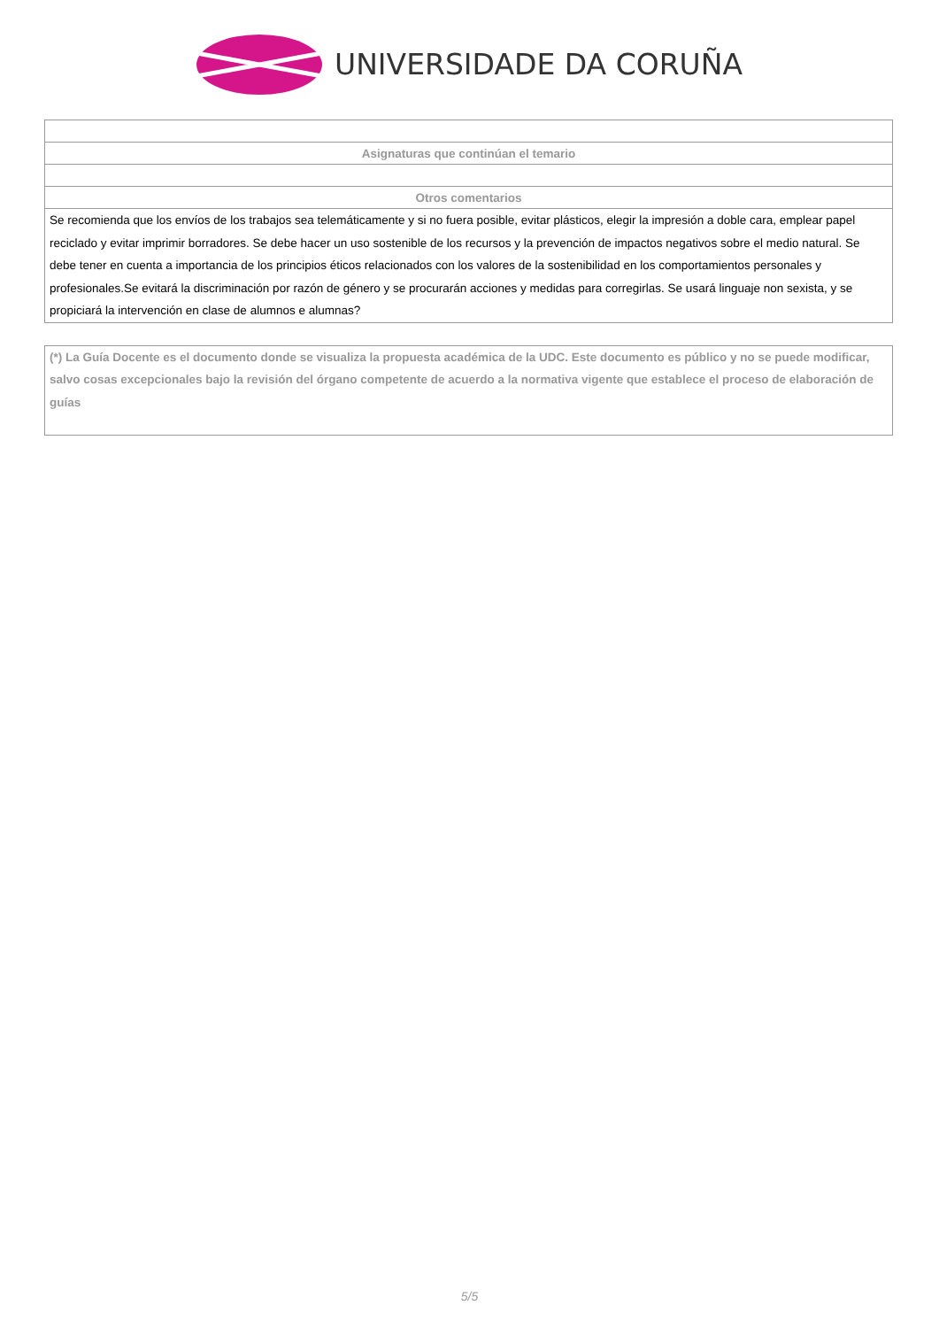UNIVERSIDADE DA CORUÑA
| Asignaturas que continúan el temario |
| --- |
| Otros comentarios |
| Se recomienda que los envíos de los trabajos sea telemáticamente y si no fuera posible, evitar plásticos, elegir la impresión a doble cara, emplear papel reciclado y evitar imprimir borradores. Se debe hacer un uso sostenible de los recursos y la prevención de impactos negativos sobre el medio natural. Se debe tener en cuenta a importancia de los principios éticos relacionados con los valores de la sostenibilidad en los comportamientos personales y profesionales.Se evitará la discriminación por razón de género y se procurarán acciones y medidas para corregirlas. Se usará linguaje non sexista, y se propiciará la intervención en clase de alumnos e alumnas? |
(*) La Guía Docente es el documento donde se visualiza la propuesta académica de la UDC. Este documento es público y no se puede modificar, salvo cosas excepcionales bajo la revisión del órgano competente de acuerdo a la normativa vigente que establece el proceso de elaboración de guías
5/5